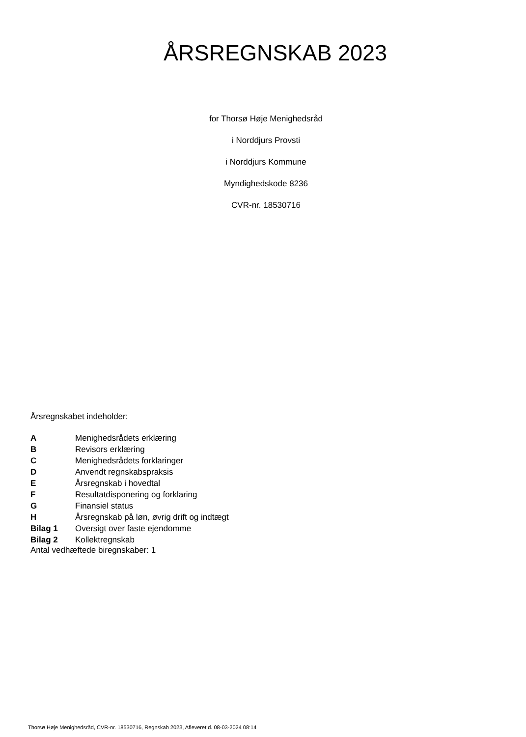ÅRSREGNSKAB 2023
for Thorsø Høje Menighedsråd
i Norddjurs Provsti
i Norddjurs Kommune
Myndighedskode 8236
CVR-nr. 18530716
Årsregnskabet indeholder:
| A | Menighedsrådets erklæring |
| B | Revisors erklæring |
| C | Menighedsrådets forklaringer |
| D | Anvendt regnskabspraksis |
| E | Årsregnskab i hovedtal |
| F | Resultatdisponering og forklaring |
| G | Finansiel status |
| H | Årsregnskab på løn, øvrig drift og indtægt |
| Bilag 1 | Oversigt over faste ejendomme |
| Bilag 2 | Kollektregnskab |
Antal vedhæftede biregnskaber: 1
Thorsø Høje Menighedsråd, CVR-nr. 18530716, Regnskab 2023, Afleveret d. 08-03-2024 08:14